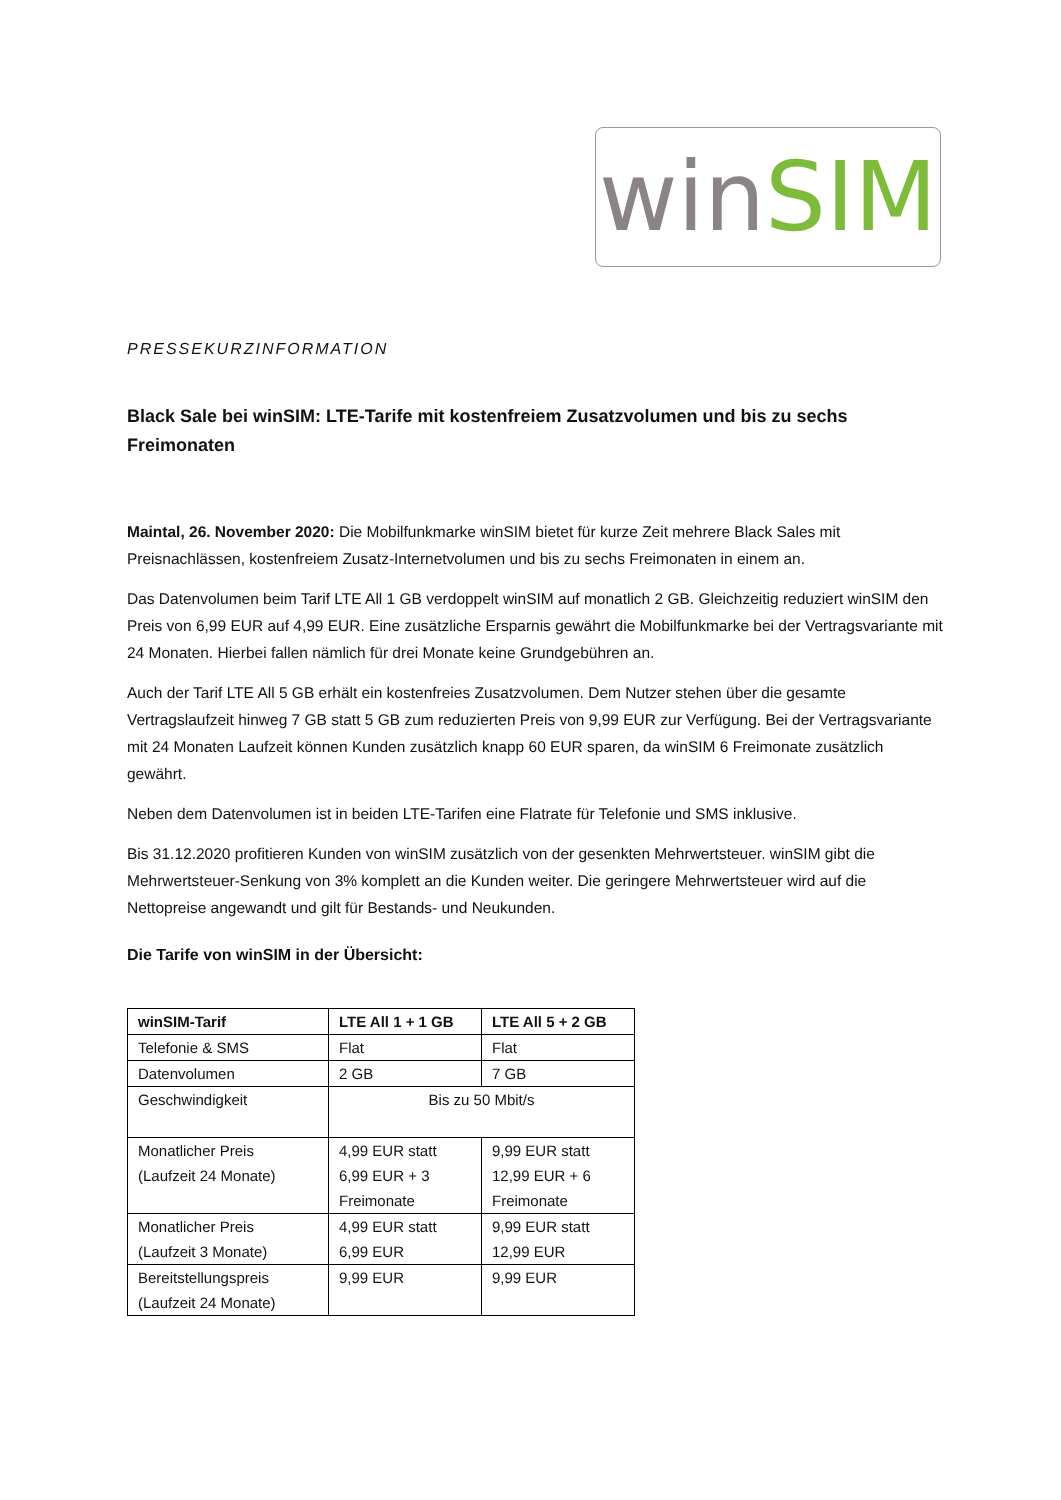win SIM
PRESSEKURZINFORMATION
Black Sale bei winSIM: LTE-Tarife mit kostenfreiem Zusatzvolumen und bis zu sechs Freimonaten
Maintal, 26. November 2020: Die Mobilfunkmarke winSIM bietet für kurze Zeit mehrere Black Sales mit Preisnachlässen, kostenfreiem Zusatz-Internetvolumen und bis zu sechs Freimonaten in einem an.
Das Datenvolumen beim Tarif LTE All 1 GB verdoppelt winSIM auf monatlich 2 GB. Gleichzeitig reduziert winSIM den Preis von 6,99 EUR auf 4,99 EUR. Eine zusätzliche Ersparnis gewährt die Mobilfunkmarke bei der Vertragsvariante mit 24 Monaten. Hierbei fallen nämlich für drei Monate keine Grundgebühren an.
Auch der Tarif LTE All 5 GB erhält ein kostenfreies Zusatzvolumen. Dem Nutzer stehen über die gesamte Vertragslaufzeit hinweg 7 GB statt 5 GB zum reduzierten Preis von 9,99 EUR zur Verfügung. Bei der Vertragsvariante mit 24 Monaten Laufzeit können Kunden zusätzlich knapp 60 EUR sparen, da winSIM 6 Freimonate zusätzlich gewährt.
Neben dem Datenvolumen ist in beiden LTE-Tarifen eine Flatrate für Telefonie und SMS inklusive.
Bis 31.12.2020 profitieren Kunden von winSIM zusätzlich von der gesenkten Mehrwertsteuer. winSIM gibt die Mehrwertsteuer-Senkung von 3% komplett an die Kunden weiter. Die geringere Mehrwertsteuer wird auf die Nettopreise angewandt und gilt für Bestands- und Neukunden.
Die Tarife von winSIM in der Übersicht:
| winSIM-Tarif | LTE All 1 + 1 GB | LTE All 5 + 2 GB |
| --- | --- | --- |
| Telefonie & SMS | Flat | Flat |
| Datenvolumen | 2 GB | 7 GB |
| Geschwindigkeit | Bis zu 50 Mbit/s | |
| Monatlicher Preis (Laufzeit 24 Monate) | 4,99 EUR statt 6,99 EUR + 3 Freimonate | 9,99 EUR statt 12,99 EUR + 6 Freimonate |
| Monatlicher Preis (Laufzeit 3 Monate) | 4,99 EUR statt 6,99 EUR | 9,99 EUR statt 12,99 EUR |
| Bereitstellungspreis (Laufzeit 24 Monate) | 9,99 EUR | 9,99 EUR |